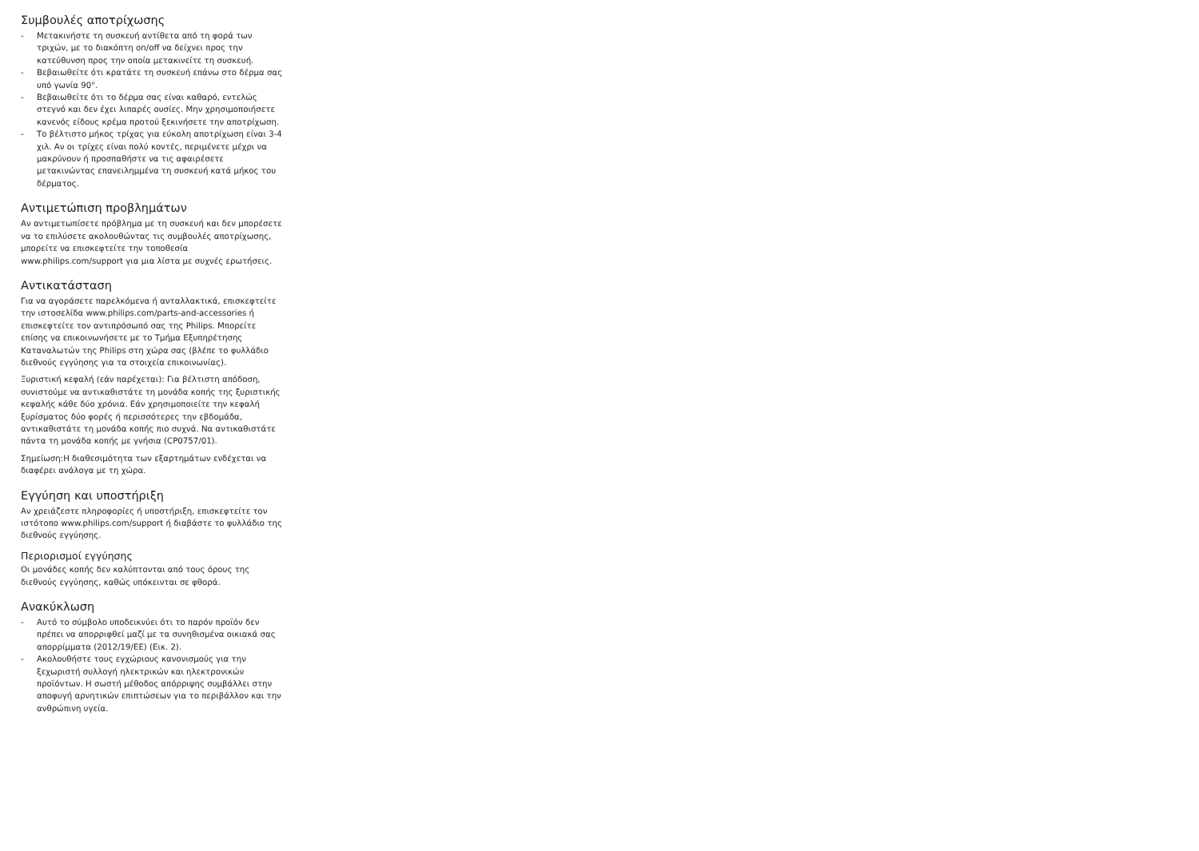Συμβουλές αποτρίχωσης
- Μετακινήστε τη συσκευή αντίθετα από τη φορά των τριχών, με το διακόπτη on/off να δείχνει προς την κατεύθυνση προς την οποία μετακινείτε τη συσκευή.
- Βεβαιωθείτε ότι κρατάτε τη συσκευή επάνω στο δέρμα σας υπό γωνία 90°.
- Βεβαιωθείτε ότι το δέρμα σας είναι καθαρό, εντελώς στεγνό και δεν έχει λιπαρές ουσίες. Μην χρησιμοποιήσετε κανενός είδους κρέμα προτού ξεκινήσετε την αποτρίχωση.
- Το βέλτιστο μήκος τρίχας για εύκολη αποτρίχωση είναι 3-4 χιλ. Αν οι τρίχες είναι πολύ κοντές, περιμένετε μέχρι να μακρύνουν ή προσπαθήστε να τις αφαιρέσετε μετακινώντας επανειλημμένα τη συσκευή κατά μήκος του δέρματος.
Αντιμετώπιση προβλημάτων
Αν αντιμετωπίσετε πρόβλημα με τη συσκευή και δεν μπορέσετε να το επιλύσετε ακολουθώντας τις συμβουλές αποτρίχωσης, μπορείτε να επισκεφτείτε την τοποθεσία www.philips.com/support για μια λίστα με συχνές ερωτήσεις.
Αντικατάσταση
Για να αγοράσετε παρελκόμενα ή ανταλλακτικά, επισκεφτείτε την ιστοσελίδα www.philips.com/parts-and-accessories ή επισκεφτείτε τον αντιπρόσωπό σας της Philips. Μπορείτε επίσης να επικοινωνήσετε με το Τμήμα Εξυπηρέτησης Καταναλωτών της Philips στη χώρα σας (βλέπε το φυλλάδιο διεθνούς εγγύησης για τα στοιχεία επικοινωνίας).
Ξυριστική κεφαλή (εάν παρέχεται): Για βέλτιστη απόδοση, συνιστούμε να αντικαθιστάτε τη μονάδα κοπής της ξυριστικής κεφαλής κάθε δύο χρόνια. Εάν χρησιμοποιείτε την κεφαλή ξυρίσματος δύο φορές ή περισσότερες την εβδομάδα, αντικαθιστάτε τη μονάδα κοπής πιο συχνά. Να αντικαθιστάτε πάντα τη μονάδα κοπής με γνήσια (CP0757/01).
Σημείωση:Η διαθεσιμότητα των εξαρτημάτων ενδέχεται να διαφέρει ανάλογα με τη χώρα.
Εγγύηση και υποστήριξη
Αν χρειάζεστε πληροφορίες ή υποστήριξη, επισκεφτείτε τον ιστότοπο www.philips.com/support ή διαβάστε το φυλλάδιο της διεθνούς εγγύησης.
Περιορισμοί εγγύησης
Οι μονάδες κοπής δεν καλύπτονται από τους όρους της διεθνούς εγγύησης, καθώς υπόκεινται σε φθορά.
Ανακύκλωση
- Αυτό το σύμβολο υποδεικνύει ότι το παρόν προϊόν δεν πρέπει να απορριφθεί μαζί με τα συνηθισμένα οικιακά σας απορρίμματα (2012/19/ΕΕ) (Εικ. 2).
- Ακολουθήστε τους εγχώριους κανονισμούς για την ξεχωριστή συλλογή ηλεκτρικών και ηλεκτρονικών προϊόντων. Η σωστή μέθοδος απόρριψης συμβάλλει στην αποφυγή αρνητικών επιπτώσεων για το περιβάλλον και την ανθρώπινη υγεία.